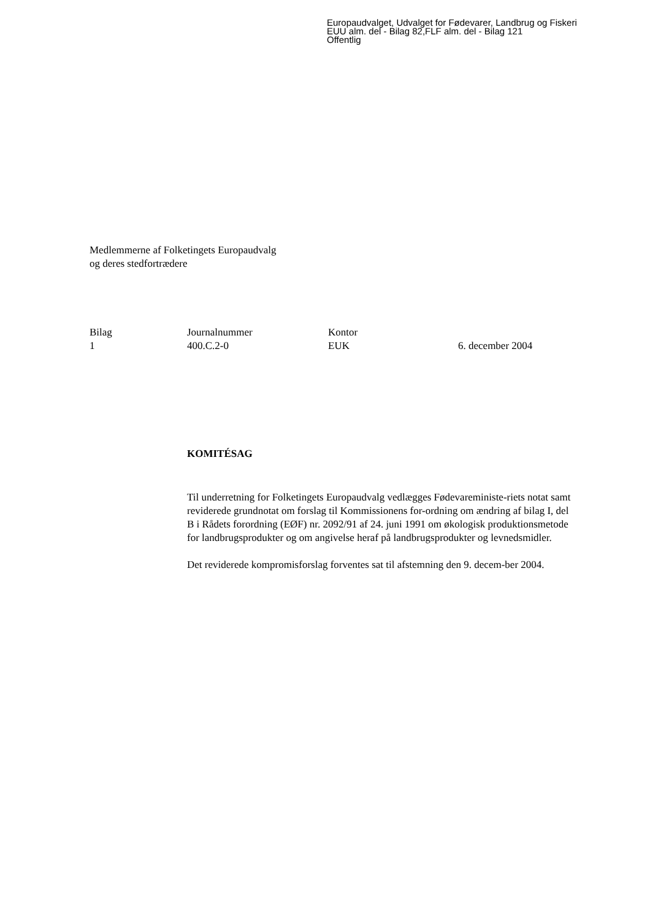Europaudvalget, Udvalget for Fødevarer, Landbrug og Fiskeri
EUU alm. del - Bilag 82,FLF alm. del - Bilag 121
Offentlig
Medlemmerne af Folketingets Europaudvalg
og deres stedfortrædere
| Bilag | Journalnummer | Kontor | |
| 1 | 400.C.2-0 | EUK | 6. december 2004 |
KOMITÉSAG
Til underretning for Folketingets Europaudvalg vedlægges Fødevareministe-riets notat samt reviderede grundnotat om forslag til Kommissionens for-ordning om ændring af bilag I, del B i Rådets forordning (EØF) nr. 2092/91 af 24. juni 1991 om økologisk produktionsmetode for landbrugsprodukter og om angivelse heraf på landbrugsprodukter og levnedsmidler.
Det reviderede kompromisforslag forventes sat til afstemning den 9. decem-ber 2004.